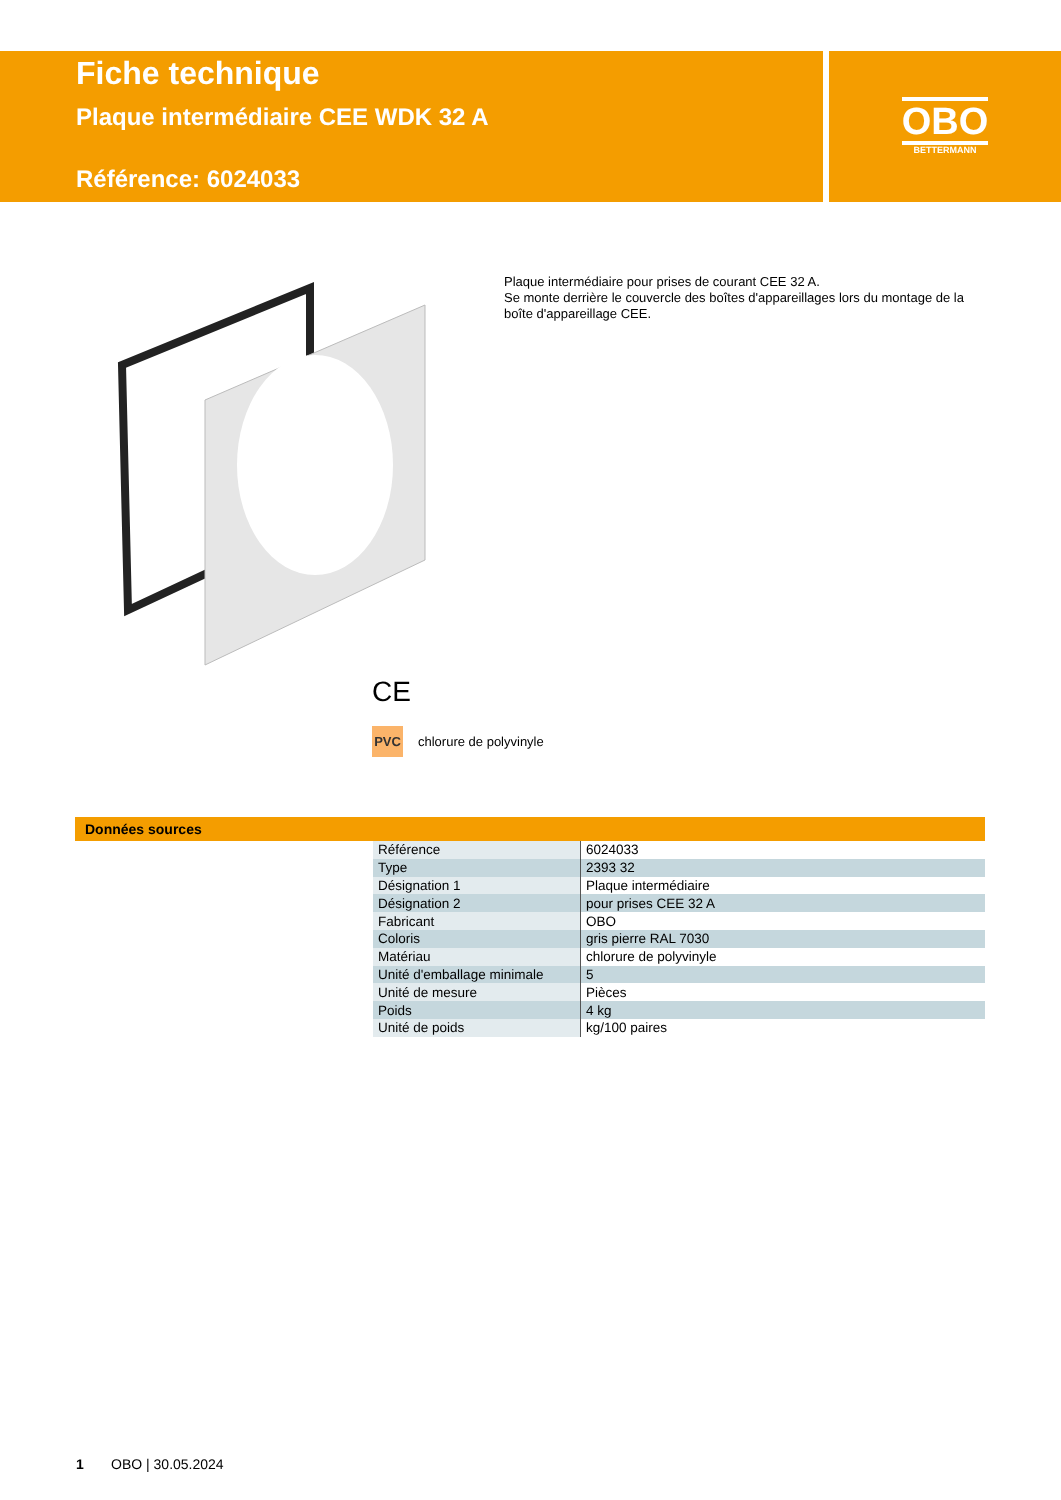Fiche technique
Plaque intermédiaire CEE WDK 32 A
Référence: 6024033
OBO
BETTERMANN
Plaque intermédiaire pour prises de courant CEE 32 A.
Se monte derrière le couvercle des boîtes d'appareillages lors du montage de la boîte d'appareillage CEE.
CE
PVC chlorure de polyvinyle
Données sources
| Référence | 6024033 |
| Type | 2393 32 |
| Désignation 1 | Plaque intermédiaire |
| Désignation 2 | pour prises CEE 32 A |
| Fabricant | OBO |
| Coloris | gris pierre RAL 7030 |
| Matériau | chlorure de polyvinyle |
| Unité d'emballage minimale | 5 |
| Unité de mesure | Pièces |
| Poids | 4 kg |
| Unité de poids | kg/100 paires |
1 OBO | 30.05.2024